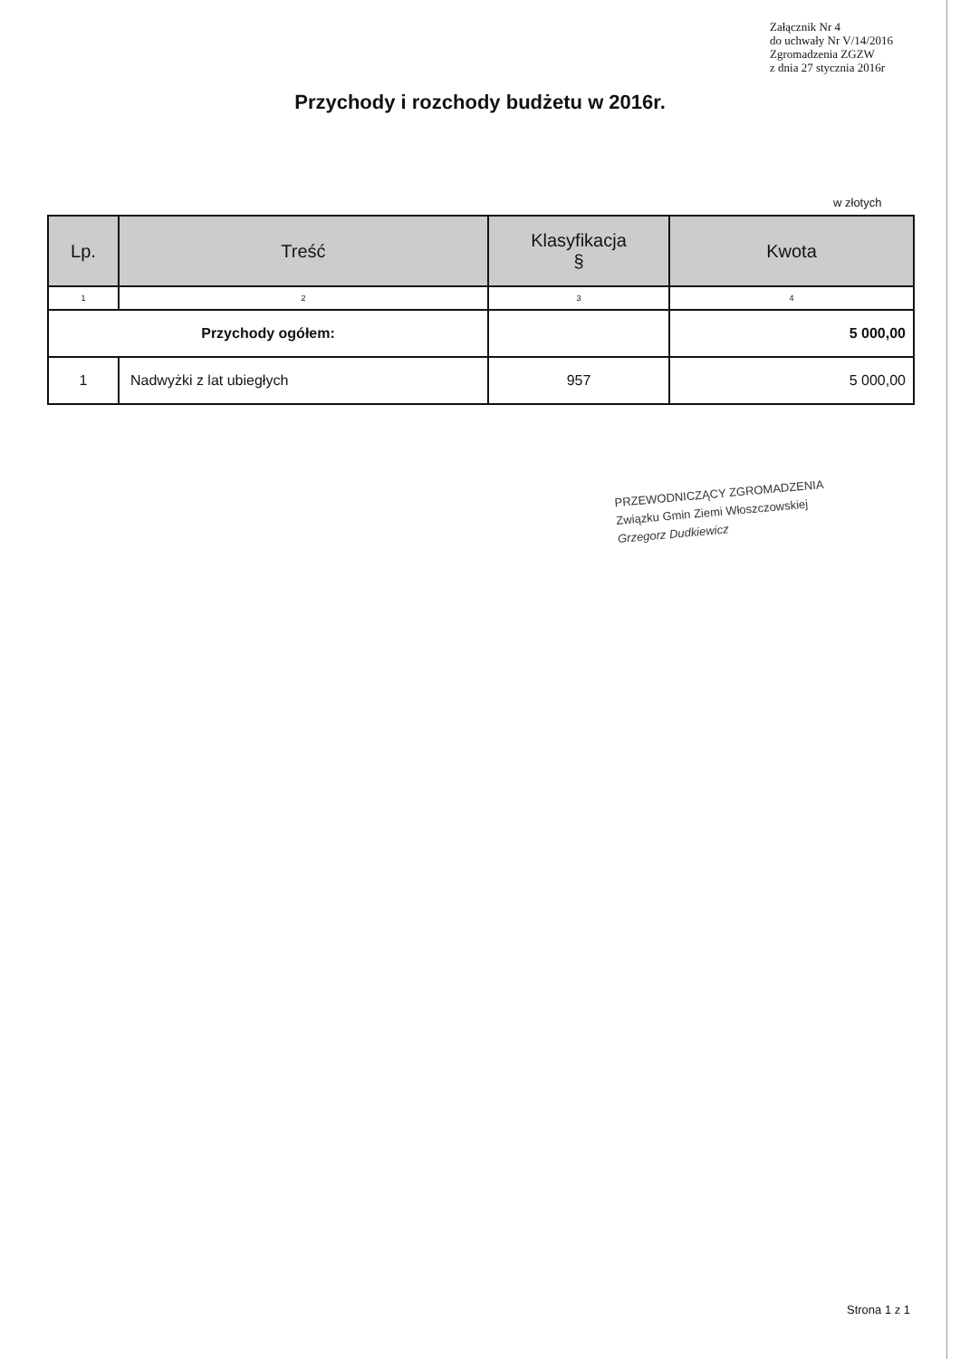Załącznik Nr 4
do uchwały Nr V/14/2016
Zgromadzenia ZGZW
z dnia 27 stycznia 2016r
Przychody i rozchody budżetu w 2016r.
w złotych
| Lp. | Treść | Klasyfikacja § | Kwota |
| --- | --- | --- | --- |
| 1 | 2 | 3 | 4 |
| Przychody ogółem: | | | 5 000,00 |
| 1 | Nadwyżki z lat ubiegłych | 957 | 5 000,00 |
PRZEWODNICZĄCY ZGROMADZENIA
Związku Gmin Ziemi Włoszczowskiej
Grzegorz Dudkiewicz
Strona 1 z 1